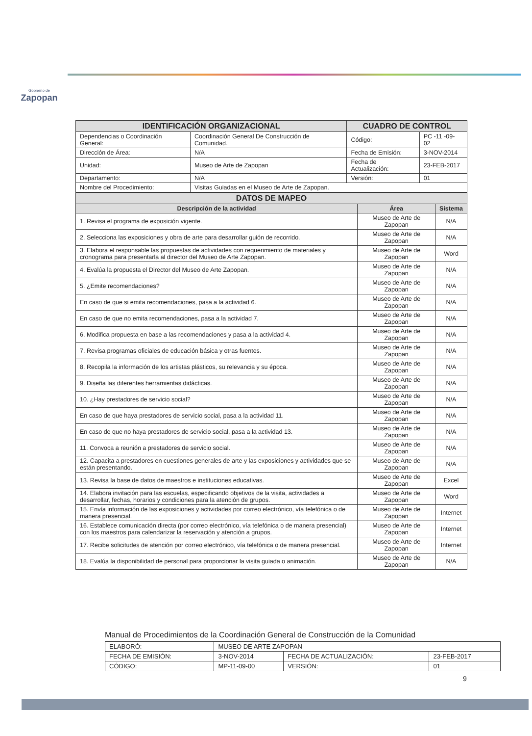Gobierno de
Zapopan
| IDENTIFICACIÓN ORGANIZACIONAL | | CUADRO DE CONTROL | |
| Dependencias o Coordinación General: | Coordinación General De Construcción de Comunidad. | Código: | PC -11 -09- 02 |
| Dirección de Área: | N/A | Fecha de Emisión: | 3-NOV-2014 |
| Unidad: | Museo de Arte de Zapopan | Fecha de Actualización: | 23-FEB-2017 |
| Departamento: | N/A | Versión: | 01 |
| Nombre del Procedimiento: | Visitas Guiadas en el Museo de Arte de Zapopan. | | |
| DATOS DE MAPEO | | |
| Descripción de la actividad | Área | Sistema |
| 1. Revisa el programa de exposición vigente. | Museo de Arte de Zapopan | N/A |
| 2. Selecciona las exposiciones y obra de arte para desarrollar guión de recorrido. | Museo de Arte de Zapopan | N/A |
| 3. Elabora el responsable las propuestas de actividades con requerimiento de materiales y cronograma para presentarla al director del Museo de Arte Zapopan. | Museo de Arte de Zapopan | Word |
| 4. Evalúa la propuesta el Director del Museo de Arte Zapopan. | Museo de Arte de Zapopan | N/A |
| 5. ¿Emite recomendaciones? | Museo de Arte de Zapopan | N/A |
| En caso de que si emita recomendaciones, pasa a la actividad 6. | Museo de Arte de Zapopan | N/A |
| En caso de que no emita recomendaciones, pasa a la actividad 7. | Museo de Arte de Zapopan | N/A |
| 6. Modifica propuesta en base a las recomendaciones y pasa a la actividad 4. | Museo de Arte de Zapopan | N/A |
| 7. Revisa programas oficiales de educación básica y otras fuentes. | Museo de Arte de Zapopan | N/A |
| 8. Recopila la información de los artistas plásticos, su relevancia y su época. | Museo de Arte de Zapopan | N/A |
| 9. Diseña las diferentes herramientas didácticas. | Museo de Arte de Zapopan | N/A |
| 10. ¿Hay prestadores de servicio social? | Museo de Arte de Zapopan | N/A |
| En caso de que haya prestadores de servicio social, pasa a la actividad 11. | Museo de Arte de Zapopan | N/A |
| En caso de que no haya prestadores de servicio social, pasa a la actividad 13. | Museo de Arte de Zapopan | N/A |
| 11. Convoca a reunión a prestadores de servicio social. | Museo de Arte de Zapopan | N/A |
| 12. Capacita a prestadores en cuestiones generales de arte y las exposiciones y actividades que se están presentando. | Museo de Arte de Zapopan | N/A |
| 13. Revisa la base de datos de maestros e instituciones educativas. | Museo de Arte de Zapopan | Excel |
| 14. Elabora invitación para las escuelas, especificando objetivos de la visita, actividades a desarrollar, fechas, horarios y condiciones para la atención de grupos. | Museo de Arte de Zapopan | Word |
| 15. Envía información de las exposiciones y actividades por correo electrónico, vía telefónica o de manera presencial. | Museo de Arte de Zapopan | Internet |
| 16. Establece comunicación directa (por correo electrónico, vía telefónica o de manera presencial) con los maestros para calendarizar la reservación y atención a grupos. | Museo de Arte de Zapopan | Internet |
| 17. Recibe solicitudes de atención por correo electrónico, vía telefónica o de manera presencial. | Museo de Arte de Zapopan | Internet |
| 18. Evalúa la disponibilidad de personal para proporcionar la visita guiada o animación. | Museo de Arte de Zapopan | N/A |
Manual de Procedimientos de la Coordinación General de Construcción de la Comunidad
| ELABORÓ: | MUSEO DE ARTE ZAPOPAN | | |
| FECHA DE EMISIÓN: | 3-NOV-2014 | FECHA DE ACTUALIZACIÓN: | 23-FEB-2017 |
| CÓDIGO: | MP-11-09-00 | VERSIÓN: | 01 |
9